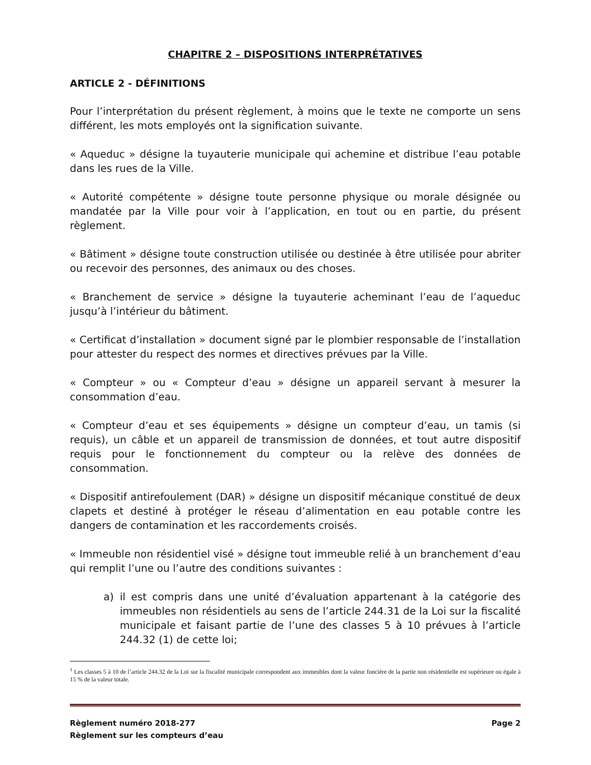CHAPITRE 2 – DISPOSITIONS INTERPRÉTATIVES
ARTICLE 2 - DÉFINITIONS
Pour l’interprétation du présent règlement, à moins que le texte ne comporte un sens différent, les mots employés ont la signification suivante.
« Aqueduc » désigne la tuyauterie municipale qui achemine et distribue l’eau potable dans les rues de la Ville.
« Autorité compétente » désigne toute personne physique ou morale désignée ou mandatée par la Ville pour voir à l’application, en tout ou en partie, du présent règlement.
« Bâtiment » désigne toute construction utilisée ou destinée à être utilisée pour abriter ou recevoir des personnes, des animaux ou des choses.
« Branchement de service » désigne la tuyauterie acheminant l’eau de l’aqueduc jusqu’à l’intérieur du bâtiment.
« Certificat d’installation » document signé par le plombier responsable de l’installation pour attester du respect des normes et directives prévues par la Ville.
« Compteur » ou « Compteur d’eau » désigne un appareil servant à mesurer la consommation d’eau.
« Compteur d’eau et ses équipements » désigne un compteur d’eau, un tamis (si requis), un câble et un appareil de transmission de données, et tout autre dispositif requis pour le fonctionnement du compteur ou la relève des données de consommation.
« Dispositif antirefoulement (DAR) » désigne un dispositif mécanique constitué de deux clapets et destiné à protéger le réseau d’alimentation en eau potable contre les dangers de contamination et les raccordements croisés.
« Immeuble non résidentiel visé » désigne tout immeuble relié à un branchement d’eau qui remplit l’une ou l’autre des conditions suivantes :
a) il est compris dans une unité d’évaluation appartenant à la catégorie des immeubles non résidentiels au sens de l’article 244.31 de la Loi sur la fiscalité municipale et faisant partie de l’une des classes 5 à 10 prévues à l’article 244.32 (1) de cette loi;
<sup>1</sup> Les classes 5 à 10 de l’article 244.32 de la Loi sur la fiscalité municipale correspondent aux immeubles dont la valeur foncière de la partie non résidentielle est supérieure ou égale à 15 % de la valeur totale.
Règlement numéro 2018-277
Règlement sur les compteurs d’eau
Page 2